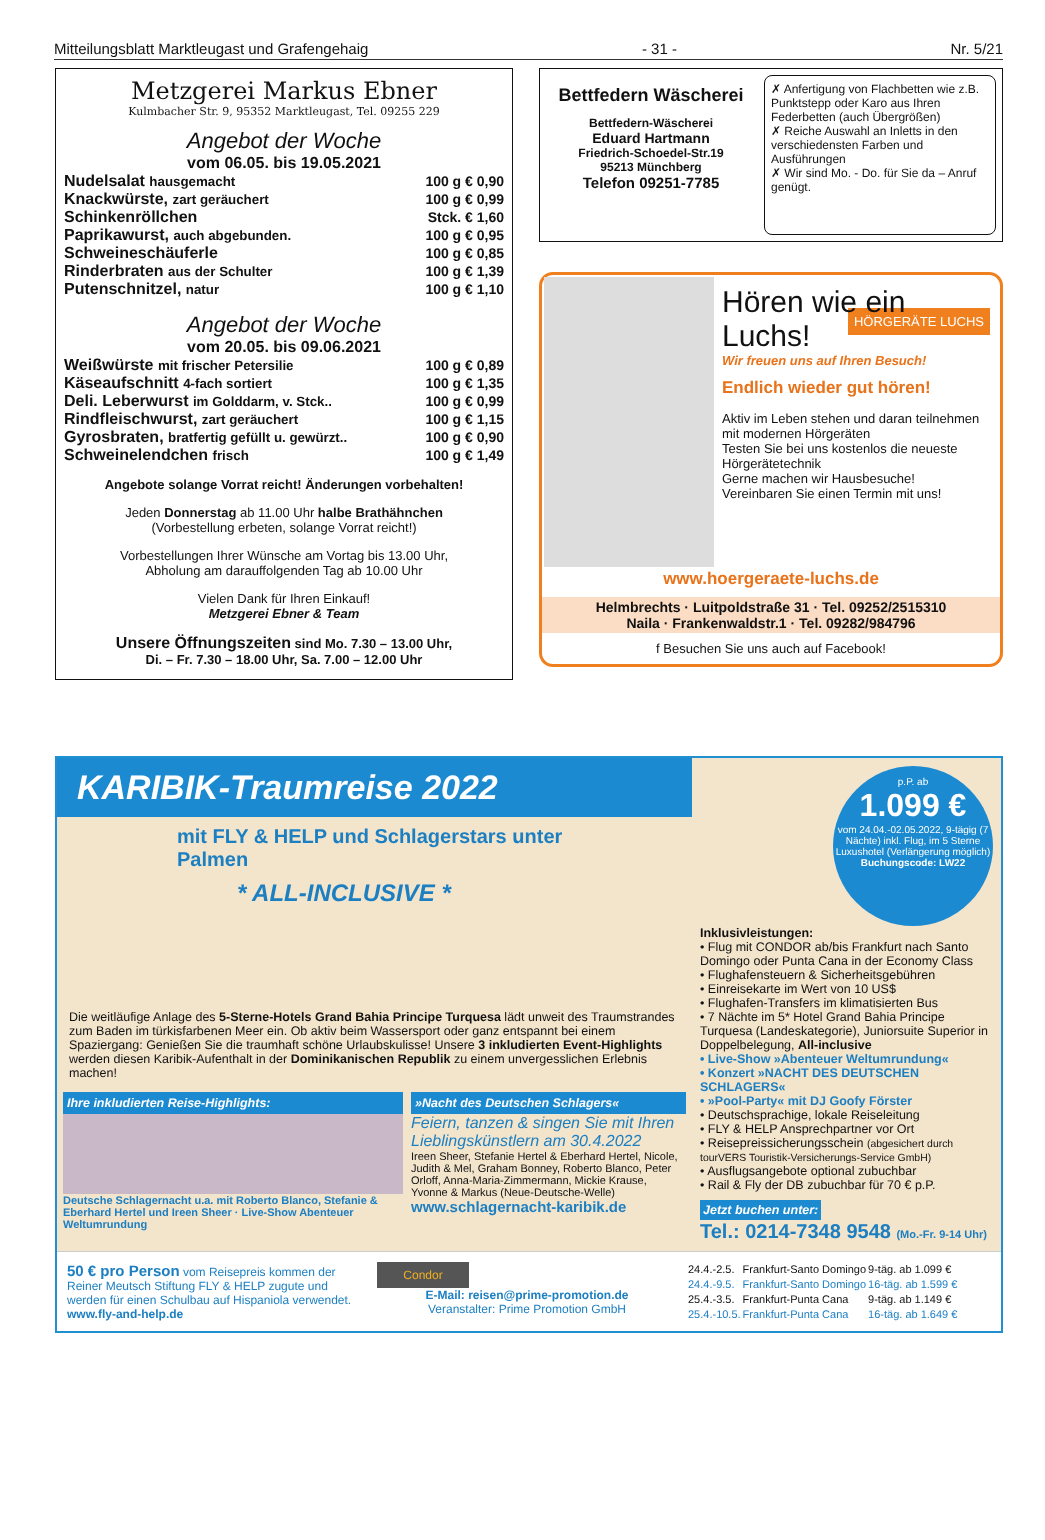Mitteilungsblatt Marktleugast und Grafengehaig - 31 - Nr. 5/21
Metzgerei Markus Ebner
Kulmbacher Str. 9, 95352 Marktleugast, Tel. 09255 229
Angebot der Woche
vom 06.05. bis 19.05.2021
| Nudelsalat hausgemacht | 100 g € 0,90 |
| Knackwürste, zart geräuchert | 100 g € 0,99 |
| Schinkenröllchen | Stck. € 1,60 |
| Paprikawurst, auch abgebunden. | 100 g € 0,95 |
| Schweineschäuferle | 100 g € 0,85 |
| Rinderbraten aus der Schulter | 100 g € 1,39 |
| Putenschnitzel, natur | 100 g € 1,10 |
Angebot der Woche
vom 20.05. bis 09.06.2021
| Weißwürste mit frischer Petersilie | 100 g € 0,89 |
| Käseaufschnitt 4-fach sortiert | 100 g € 1,35 |
| Deli. Leberwurst im Golddarm, v. Stck.. | 100 g € 0,99 |
| Rindfleischwurst, zart geräuchert | 100 g € 1,15 |
| Gyrosbraten, bratfertig gefüllt u. gewürzt.. | 100 g € 0,90 |
| Schweinelendchen frisch | 100 g € 1,49 |
Angebote solange Vorrat reicht! Änderungen vorbehalten!
Jeden Donnerstag ab 11.00 Uhr halbe Brathähnchen
(Vorbestellung erbeten, solange Vorrat reicht!)
Vorbestellungen Ihrer Wünsche am Vortag bis 13.00 Uhr,
Abholung am darauffolgenden Tag ab 10.00 Uhr
Vielen Dank für Ihren Einkauf!
Metzgerei Ebner & Team
Unsere Öffnungszeiten sind Mo. 7.30 – 13.00 Uhr,
Di. – Fr. 7.30 – 18.00 Uhr, Sa. 7.00 – 12.00 Uhr
Bettfedern Wäscherei
Bettfedern-Wäscherei
Eduard Hartmann
Friedrich-Schoedel-Str.19
95213 Münchberg
Telefon 09251-7785
✗ Anfertigung von Flachbetten wie z.B. Punktstepp oder Karo aus Ihren Federbetten (auch Übergrößen)
✗ Reiche Auswahl an Inletts in den verschiedensten Farben und Ausführungen
✗ Wir sind Mo. - Do. für Sie da – Anruf genügt.
Hören wie ein Luchs!
Wir freuen uns auf Ihren Besuch!
HÖRGERÄTE LUCHS
Endlich wieder gut hören!
Aktiv im Leben stehen und daran teilnehmen mit modernen Hörgeräten
Testen Sie bei uns kostenlos die neueste Hörgerätetechnik
Gerne machen wir Hausbesuche!
Vereinbaren Sie einen Termin mit uns!
www.hoergeraete-luchs.de
Helmbrechts · Luitpoldstraße 31 · Tel. 09252/2515310
Naila · Frankenwaldstr.1 · Tel. 09282/984796
f Besuchen Sie uns auch auf Facebook!
KARIBIK-Traumreise 2022
mit FLY & HELP und Schlagerstars unter Palmen
* ALL-INCLUSIVE *
Die weitläufige Anlage des 5-Sterne-Hotels Grand Bahia Principe Turquesa lädt unweit des Traumstrandes zum Baden im türkisfarbenen Meer ein. Ob aktiv beim Wassersport oder ganz entspannt bei einem Spaziergang: Genießen Sie die traumhaft schöne Urlaubskulisse! Unsere 3 inkludierten Event-Highlights werden diesen Karibik-Aufenthalt in der Dominikanischen Republik zu einem unvergesslichen Erlebnis machen!
Ihre inkludierten Reise-Highlights:
Deutsche Schlagernacht u.a. mit Roberto Blanco, Stefanie & Eberhard Hertel und Ireen Sheer · Live-Show Abenteuer Weltumrundung
»Nacht des Deutschen Schlagers«
Feiern, tanzen & singen Sie mit Ihren Lieblingskünstlern am 30.4.2022
Ireen Sheer, Stefanie Hertel & Eberhard Hertel, Nicole, Judith & Mel, Graham Bonney, Roberto Blanco, Peter Orloff, Anna-Maria-Zimmermann, Mickie Krause, Yvonne & Markus (Neue-Deutsche-Welle)
www.schlagernacht-karibik.de
p.P. ab
1.099 €
vom 24.04.-02.05.2022, 9-tägig (7 Nächte) inkl. Flug, im 5 Sterne Luxushotel (Verlängerung möglich)
Buchungscode: LW22
Inklusivleistungen:
• Flug mit CONDOR ab/bis Frankfurt nach Santo Domingo oder Punta Cana in der Economy Class
• Flughafensteuern & Sicherheitsgebühren
• Einreisekarte im Wert von 10 US$
• Flughafen-Transfers im klimatisierten Bus
• 7 Nächte im 5* Hotel Grand Bahia Principe Turquesa (Landeskategorie), Juniorsuite Superior in Doppelbelegung, All-inclusive
• Live-Show »Abenteuer Weltumrundung«
• Konzert »NACHT DES DEUTSCHEN SCHLAGERS«
• »Pool-Party« mit DJ Goofy Förster
• Deutschsprachige, lokale Reiseleitung
• FLY & HELP Ansprechpartner vor Ort
• Reisepreissicherungsschein (abgesichert durch tourVERS Touristik-Versicherungs-Service GmbH)
• Ausflugsangebote optional zubuchbar
• Rail & Fly der DB zubuchbar für 70 € p.P.
Jetzt buchen unter:
Tel.: 0214-7348 9548 (Mo.-Fr. 9-14 Uhr)
50 € pro Person vom Reisepreis kommen der Reiner Meutsch Stiftung FLY & HELP zugute und werden für einen Schulbau auf Hispaniola verwendet.
www.fly-and-help.de
Condor
E-Mail: reisen@prime-promotion.de
Veranstalter: Prime Promotion GmbH
| 24.4.-2.5. | Frankfurt-Santo Domingo | 9-täg. ab 1.099 € |
| 24.4.-9.5. | Frankfurt-Santo Domingo | 16-täg. ab 1.599 € |
| 25.4.-3.5. | Frankfurt-Punta Cana | 9-täg. ab 1.149 € |
| 25.4.-10.5. | Frankfurt-Punta Cana | 16-täg. ab 1.649 € |